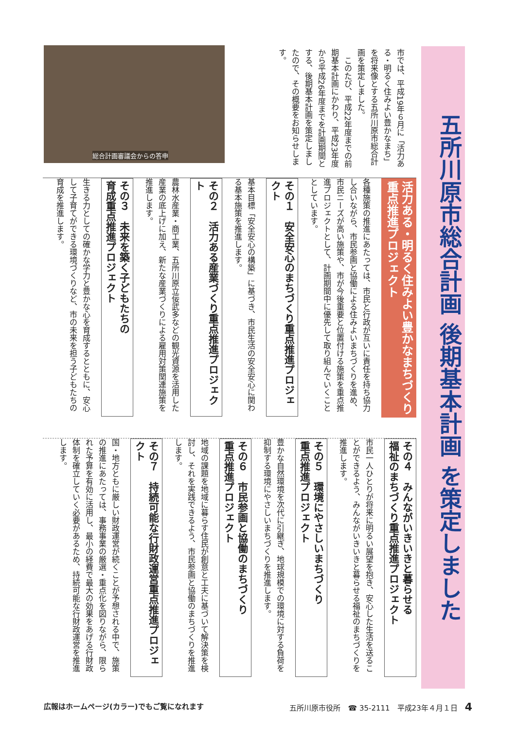五所川原市総合計画 後期基本計画 を策定しました
市では、平成19年６月に「活力ある・明るく住みよい豊かなまち」を将来像とする五所川原市総合計画を策定しました。
　このたび、平成22年度までの前期基本計画にかわり、平成23年度から平成26年度までを計画期間とする、後期基本計画を策定しましたので、その概要をお知らせします。
総合計画審議会からの答申
活力ある・明るく住みよい豊かなまちづくり
重点推進プロジェクト
各種施策の推進にあたっては、市民と行政が互いに責任を持ち協力し合いながら、市民参画と協働による住みよいまちづくりを進め、市民ニーズが高い施策や、市が今後重要と位置付ける施策を重点推進プロジェクトとして、計画期間中に優先して取り組んでいくこととしています。
その１　安全安心のまちづくり重点推進プロジェクト
基本目標「安全安心の構築」に基づき、市民生活の安全安心に関わる基本施策を推進します。
その２　活力ある産業づくり重点推進プロジェクト
農林水産業・商工業、五所川原立佞武多などの観光資源を活用した産業の底上げに加え、新たな産業づくりによる雇用対策関連施策を推進します。
その３　未来を築く子どもたちの
育成重点推進プロジェクト
生きる力としての確かな学力と豊かな心を育成するとともに、安心して子育てができる環境づくりなど、市の未来を担う子どもたちの育成を推進します。
その４　みんながいきいきと暮らせる
福祉のまちづくり重点推進プロジェクト
市民一人ひとりが将来に明るい展望を抱き、安心した生活を送ることができるよう、みんながいきいきと暮らせる福祉のまちづくりを推進します。
その５　環境にやさしいまちづくり
重点推進プロジェクト
豊かな自然環境を次代に引継ぎ、地球規模での環境に対する負荷を抑制する環境にやさしいまちづくりを推進します。
その６　市民参画と協働のまちづくり
重点推進プロジェクト
地域の課題を地域に暮らす住民が創意と工夫に基づいて解決策を検討し、それを実践できるよう、市民参画と協働のまちづくりを推進します。
その７　持続可能な行財政運営重点推進プロジェクト
国・地方ともに厳しい財政運営が続くことが予想される中で、施策の推進にあたっては、事務事業の厳選・重点化を図りながら、限られた予算を有効に活用し、最小の経費で最大の効果をあげる行財政体制を確立していく必要があるため、持続可能な行財政運営を推進します。
広報はホームページ(カラー)でもご覧になれます 五所川原市役所　☎ 35-2111　平成23年４月１日　4